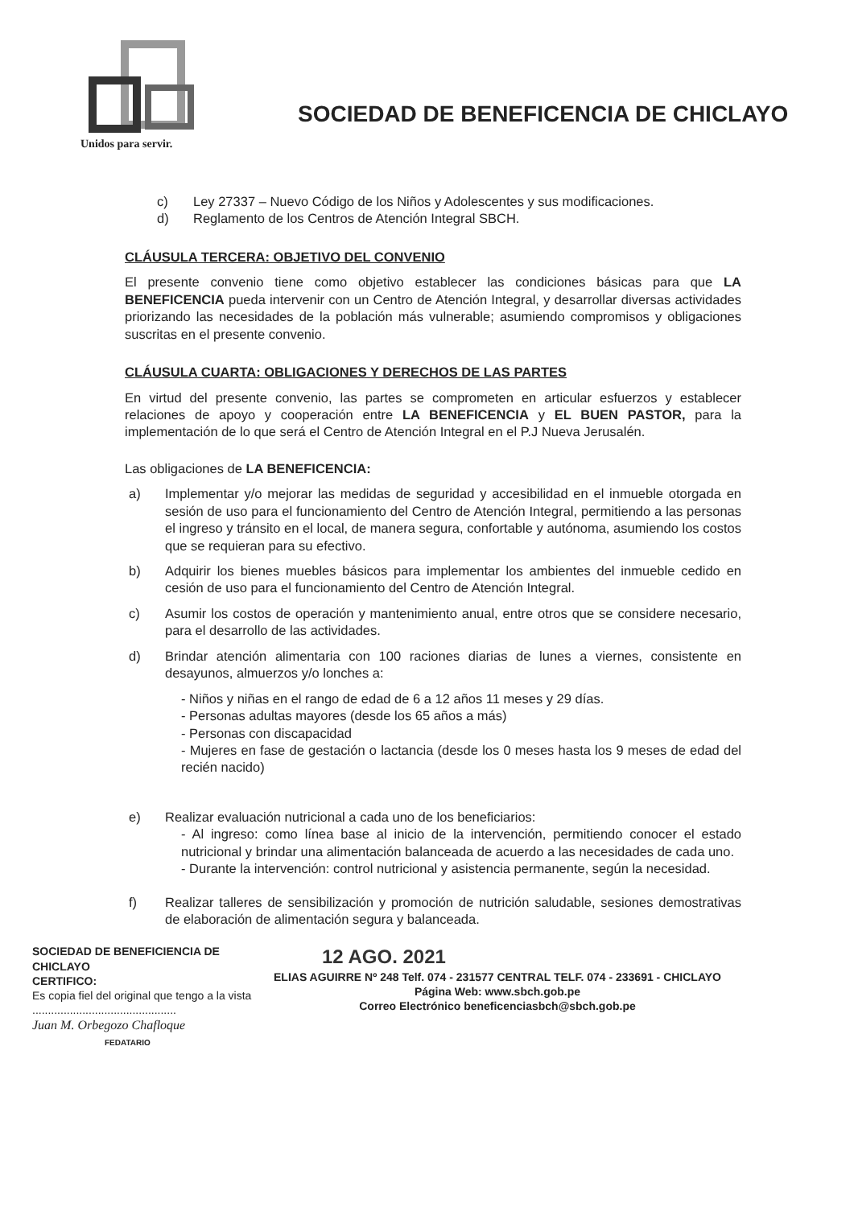Unidos para servir.
SOCIEDAD DE BENEFICENCIA DE CHICLAYO
c) Ley 27337 – Nuevo Código de los Niños y Adolescentes y sus modificaciones.
d) Reglamento de los Centros de Atención Integral SBCH.
CLÁUSULA TERCERA: OBJETIVO DEL CONVENIO
El presente convenio tiene como objetivo establecer las condiciones básicas para que LA BENEFICENCIA pueda intervenir con un Centro de Atención Integral, y desarrollar diversas actividades priorizando las necesidades de la población más vulnerable; asumiendo compromisos y obligaciones suscritas en el presente convenio.
CLÁUSULA CUARTA: OBLIGACIONES Y DERECHOS DE LAS PARTES
En virtud del presente convenio, las partes se comprometen en articular esfuerzos y establecer relaciones de apoyo y cooperación entre LA BENEFICENCIA y EL BUEN PASTOR, para la implementación de lo que será el Centro de Atención Integral en el P.J Nueva Jerusalén.
Las obligaciones de LA BENEFICENCIA:
a) Implementar y/o mejorar las medidas de seguridad y accesibilidad en el inmueble otorgada en sesión de uso para el funcionamiento del Centro de Atención Integral, permitiendo a las personas el ingreso y tránsito en el local, de manera segura, confortable y autónoma, asumiendo los costos que se requieran para su efectivo.
b) Adquirir los bienes muebles básicos para implementar los ambientes del inmueble cedido en cesión de uso para el funcionamiento del Centro de Atención Integral.
c) Asumir los costos de operación y mantenimiento anual, entre otros que se considere necesario, para el desarrollo de las actividades.
d) Brindar atención alimentaria con 100 raciones diarias de lunes a viernes, consistente en desayunos, almuerzos y/o lonches a:
- Niños y niñas en el rango de edad de 6 a 12 años 11 meses y 29 días.
- Personas adultas mayores (desde los 65 años a más)
- Personas con discapacidad
- Mujeres en fase de gestación o lactancia (desde los 0 meses hasta los 9 meses de edad del recién nacido)
e) Realizar evaluación nutricional a cada uno de los beneficiarios:
- Al ingreso: como línea base al inicio de la intervención, permitiendo conocer el estado nutricional y brindar una alimentación balanceada de acuerdo a las necesidades de cada uno.
- Durante la intervención: control nutricional y asistencia permanente, según la necesidad.
f) Realizar talleres de sensibilización y promoción de nutrición saludable, sesiones demostrativas de elaboración de alimentación segura y balanceada.
SOCIEDAD DE BENEFICIENCIA DE CHICLAYO
CERTIFICO:
Es copia fiel del original que tengo a la vista
..............................................
Juan M. Orbegozo Chafloque
FEDATARIO
12 AGO. 2021
ELIAS AGUIRRE Nº 248 Telf. 074 - 231577 CENTRAL TELF. 074 - 233691 - CHICLAYO
Página Web: www.sbch.gob.pe
Correo Electrónico beneficenciasbch@sbch.gob.pe